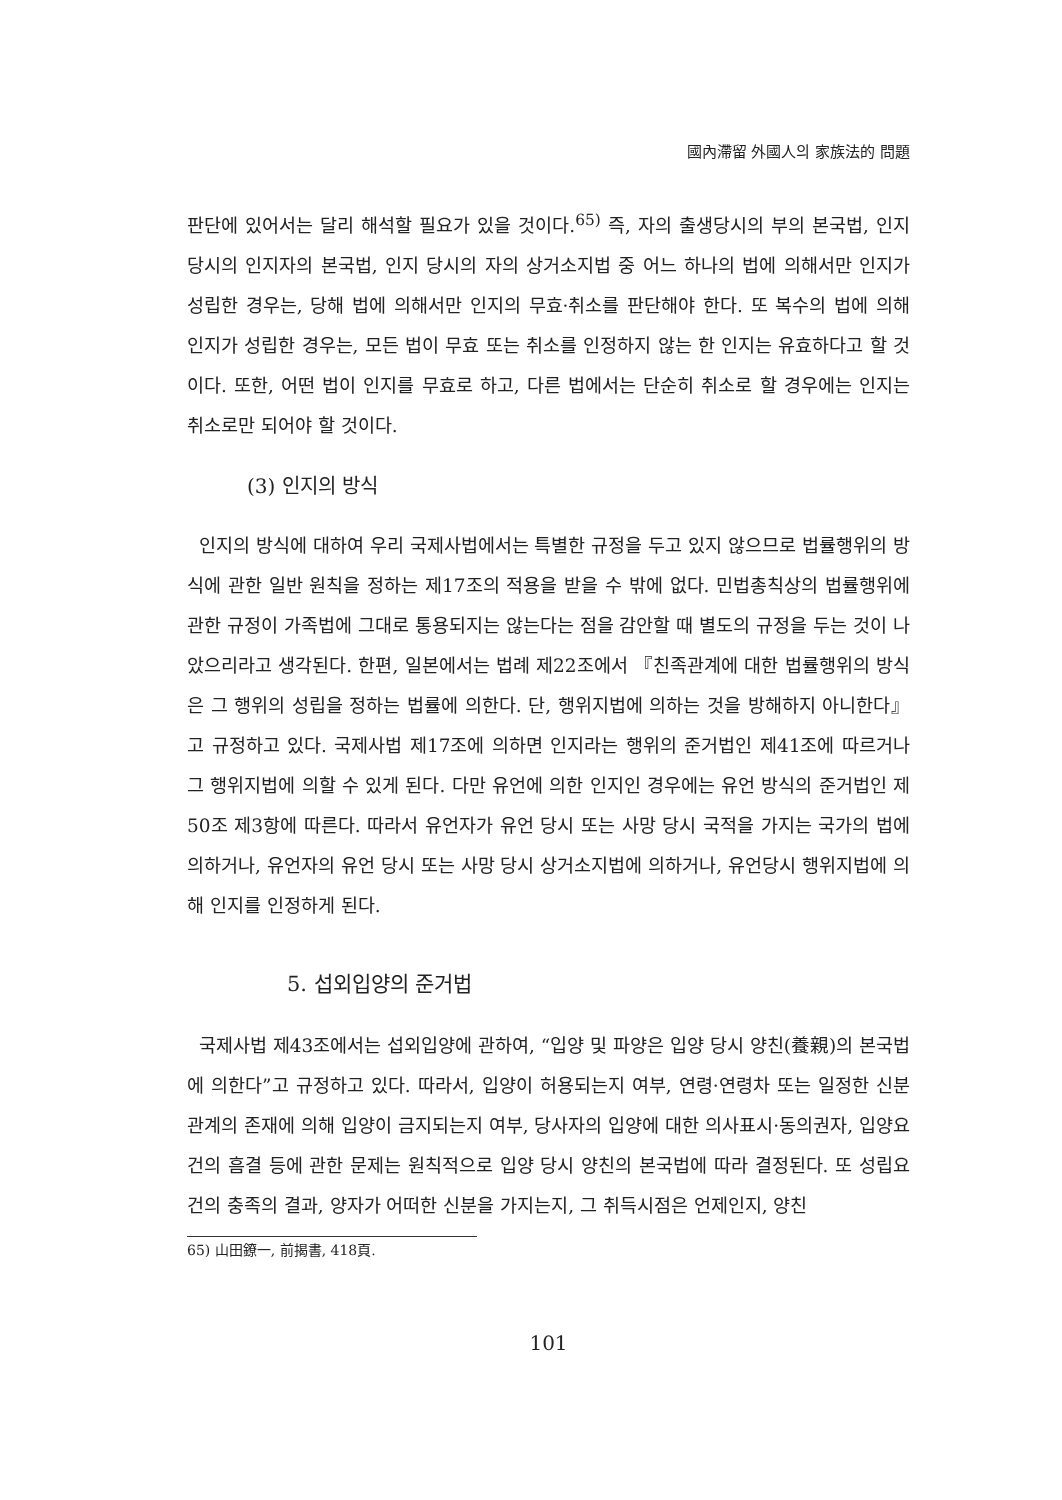國內滯留 外國人의 家族法的 問題
판단에 있어서는 달리 해석할 필요가 있을 것이다.<sup>65)</sup> 즉, 자의 출생당시의 부의 본국법, 인지당시의 인지자의 본국법, 인지 당시의 자의 상거소지법 중 어느 하나의 법에 의해서만 인지가 성립한 경우는, 당해 법에 의해서만 인지의 무효·취소를 판단해야 한다. 또 복수의 법에 의해 인지가 성립한 경우는, 모든 법이 무효 또는 취소를 인정하지 않는 한 인지는 유효하다고 할 것이다. 또한, 어떤 법이 인지를 무효로 하고, 다른 법에서는 단순히 취소로 할 경우에는 인지는 취소로만 되어야 할 것이다.
(3) 인지의 방식
인지의 방식에 대하여 우리 국제사법에서는 특별한 규정을 두고 있지 않으므로 법률행위의 방식에 관한 일반 원칙을 정하는 제17조의 적용을 받을 수 밖에 없다. 민법총칙상의 법률행위에 관한 규정이 가족법에 그대로 통용되지는 않는다는 점을 감안할 때 별도의 규정을 두는 것이 나았으리라고 생각된다. 한편, 일본에서는 법례 제22조에서 『친족관계에 대한 법률행위의 방식은 그 행위의 성립을 정하는 법률에 의한다. 단, 행위지법에 의하는 것을 방해하지 아니한다』고 규정하고 있다. 국제사법 제17조에 의하면 인지라는 행위의 준거법인 제41조에 따르거나 그 행위지법에 의할 수 있게 된다. 다만 유언에 의한 인지인 경우에는 유언 방식의 준거법인 제50조 제3항에 따른다. 따라서 유언자가 유언 당시 또는 사망 당시 국적을 가지는 국가의 법에 의하거나, 유언자의 유언 당시 또는 사망 당시 상거소지법에 의하거나, 유언당시 행위지법에 의해 인지를 인정하게 된다.
5. 섭외입양의 준거법
국제사법 제43조에서는 섭외입양에 관하여, “입양 및 파양은 입양 당시 양친(養親)의 본국법에 의한다”고 규정하고 있다. 따라서, 입양이 허용되는지 여부, 연령·연령차 또는 일정한 신분관계의 존재에 의해 입양이 금지되는지 여부, 당사자의 입양에 대한 의사표시·동의권자, 입양요건의 흠결 등에 관한 문제는 원칙적으로 입양 당시 양친의 본국법에 따라 결정된다. 또 성립요건의 충족의 결과, 양자가 어떠한 신분을 가지는지, 그 취득시점은 언제인지, 양친
65) 山田鐐一, 前揭書, 418頁.
101